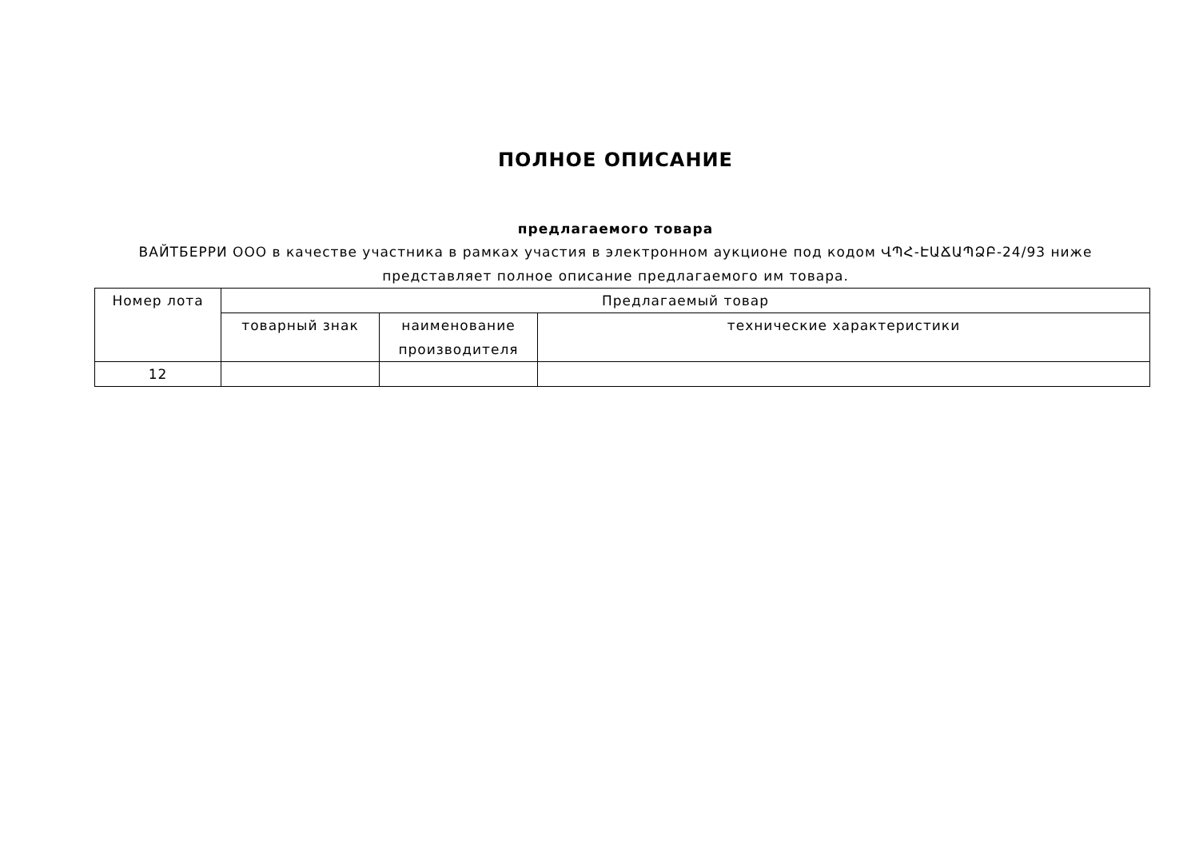ПОЛНОЕ ОПИСАНИЕ
предлагаемого товара
ВАЙТБЕРРИ ООО в качестве участника в рамках участия в электронном аукционе под кодом ՎՊՀ-ԷԱՃԱՊՁԲ-24/93 ниже
представляет полное описание предлагаемого им товара.
| Номер лота | Предлагаемый товар | | |
| --- | --- | --- | --- |
| | товарный знак | наименование производителя | технические характеристики |
| 12 | | | |